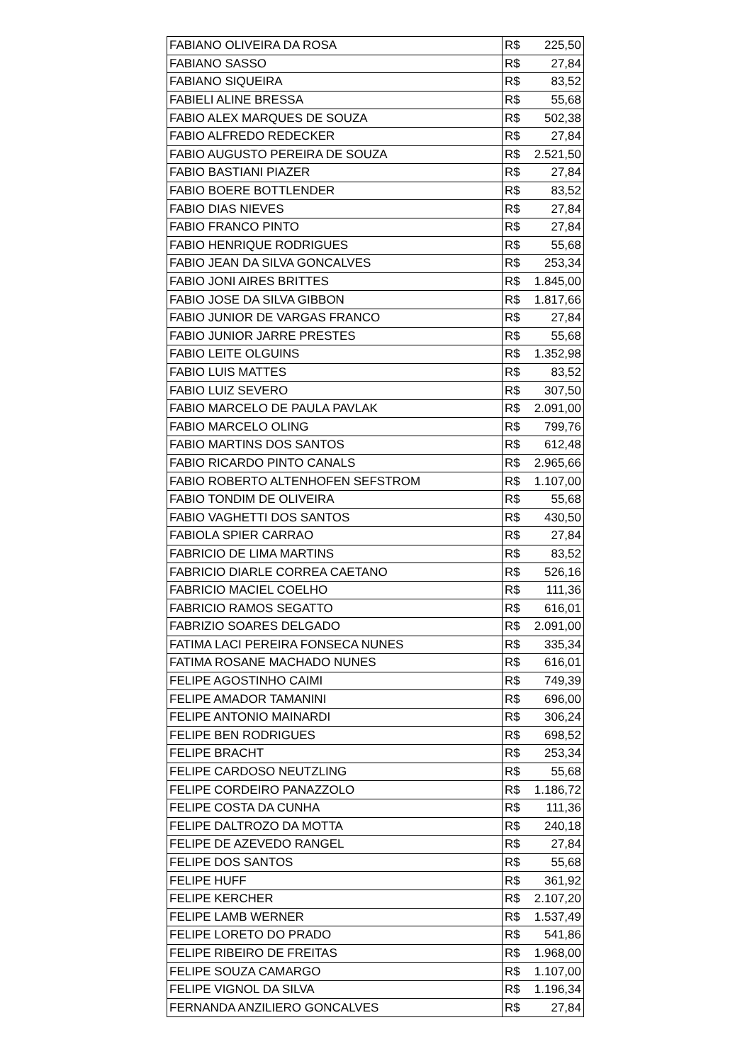| FABIANO OLIVEIRA DA ROSA | R$ 225,50 |
| FABIANO SASSO | R$ 27,84 |
| FABIANO SIQUEIRA | R$ 83,52 |
| FABIELI ALINE BRESSA | R$ 55,68 |
| FABIO ALEX MARQUES DE SOUZA | R$ 502,38 |
| FABIO ALFREDO REDECKER | R$ 27,84 |
| FABIO AUGUSTO PEREIRA DE SOUZA | R$ 2.521,50 |
| FABIO BASTIANI PIAZER | R$ 27,84 |
| FABIO BOERE BOTTLENDER | R$ 83,52 |
| FABIO DIAS NIEVES | R$ 27,84 |
| FABIO FRANCO PINTO | R$ 27,84 |
| FABIO HENRIQUE RODRIGUES | R$ 55,68 |
| FABIO JEAN DA SILVA GONCALVES | R$ 253,34 |
| FABIO JONI AIRES BRITTES | R$ 1.845,00 |
| FABIO JOSE DA SILVA GIBBON | R$ 1.817,66 |
| FABIO JUNIOR DE VARGAS FRANCO | R$ 27,84 |
| FABIO JUNIOR JARRE PRESTES | R$ 55,68 |
| FABIO LEITE OLGUINS | R$ 1.352,98 |
| FABIO LUIS MATTES | R$ 83,52 |
| FABIO LUIZ SEVERO | R$ 307,50 |
| FABIO MARCELO DE PAULA PAVLAK | R$ 2.091,00 |
| FABIO MARCELO OLING | R$ 799,76 |
| FABIO MARTINS DOS SANTOS | R$ 612,48 |
| FABIO RICARDO PINTO CANALS | R$ 2.965,66 |
| FABIO ROBERTO ALTENHOFEN SEFSTROM | R$ 1.107,00 |
| FABIO TONDIM DE OLIVEIRA | R$ 55,68 |
| FABIO VAGHETTI DOS SANTOS | R$ 430,50 |
| FABIOLA SPIER CARRAO | R$ 27,84 |
| FABRICIO DE LIMA MARTINS | R$ 83,52 |
| FABRICIO DIARLE CORREA CAETANO | R$ 526,16 |
| FABRICIO MACIEL COELHO | R$ 111,36 |
| FABRICIO RAMOS SEGATTO | R$ 616,01 |
| FABRIZIO SOARES DELGADO | R$ 2.091,00 |
| FATIMA LACI PEREIRA FONSECA NUNES | R$ 335,34 |
| FATIMA ROSANE MACHADO NUNES | R$ 616,01 |
| FELIPE AGOSTINHO CAIMI | R$ 749,39 |
| FELIPE AMADOR TAMANINI | R$ 696,00 |
| FELIPE ANTONIO MAINARDI | R$ 306,24 |
| FELIPE BEN RODRIGUES | R$ 698,52 |
| FELIPE BRACHT | R$ 253,34 |
| FELIPE CARDOSO NEUTZLING | R$ 55,68 |
| FELIPE CORDEIRO PANAZZOLO | R$ 1.186,72 |
| FELIPE COSTA DA CUNHA | R$ 111,36 |
| FELIPE DALTROZO DA MOTTA | R$ 240,18 |
| FELIPE DE AZEVEDO RANGEL | R$ 27,84 |
| FELIPE DOS SANTOS | R$ 55,68 |
| FELIPE HUFF | R$ 361,92 |
| FELIPE KERCHER | R$ 2.107,20 |
| FELIPE LAMB WERNER | R$ 1.537,49 |
| FELIPE LORETO DO PRADO | R$ 541,86 |
| FELIPE RIBEIRO DE FREITAS | R$ 1.968,00 |
| FELIPE SOUZA CAMARGO | R$ 1.107,00 |
| FELIPE VIGNOL DA SILVA | R$ 1.196,34 |
| FERNANDA ANZILIERO GONCALVES | R$ 27,84 |